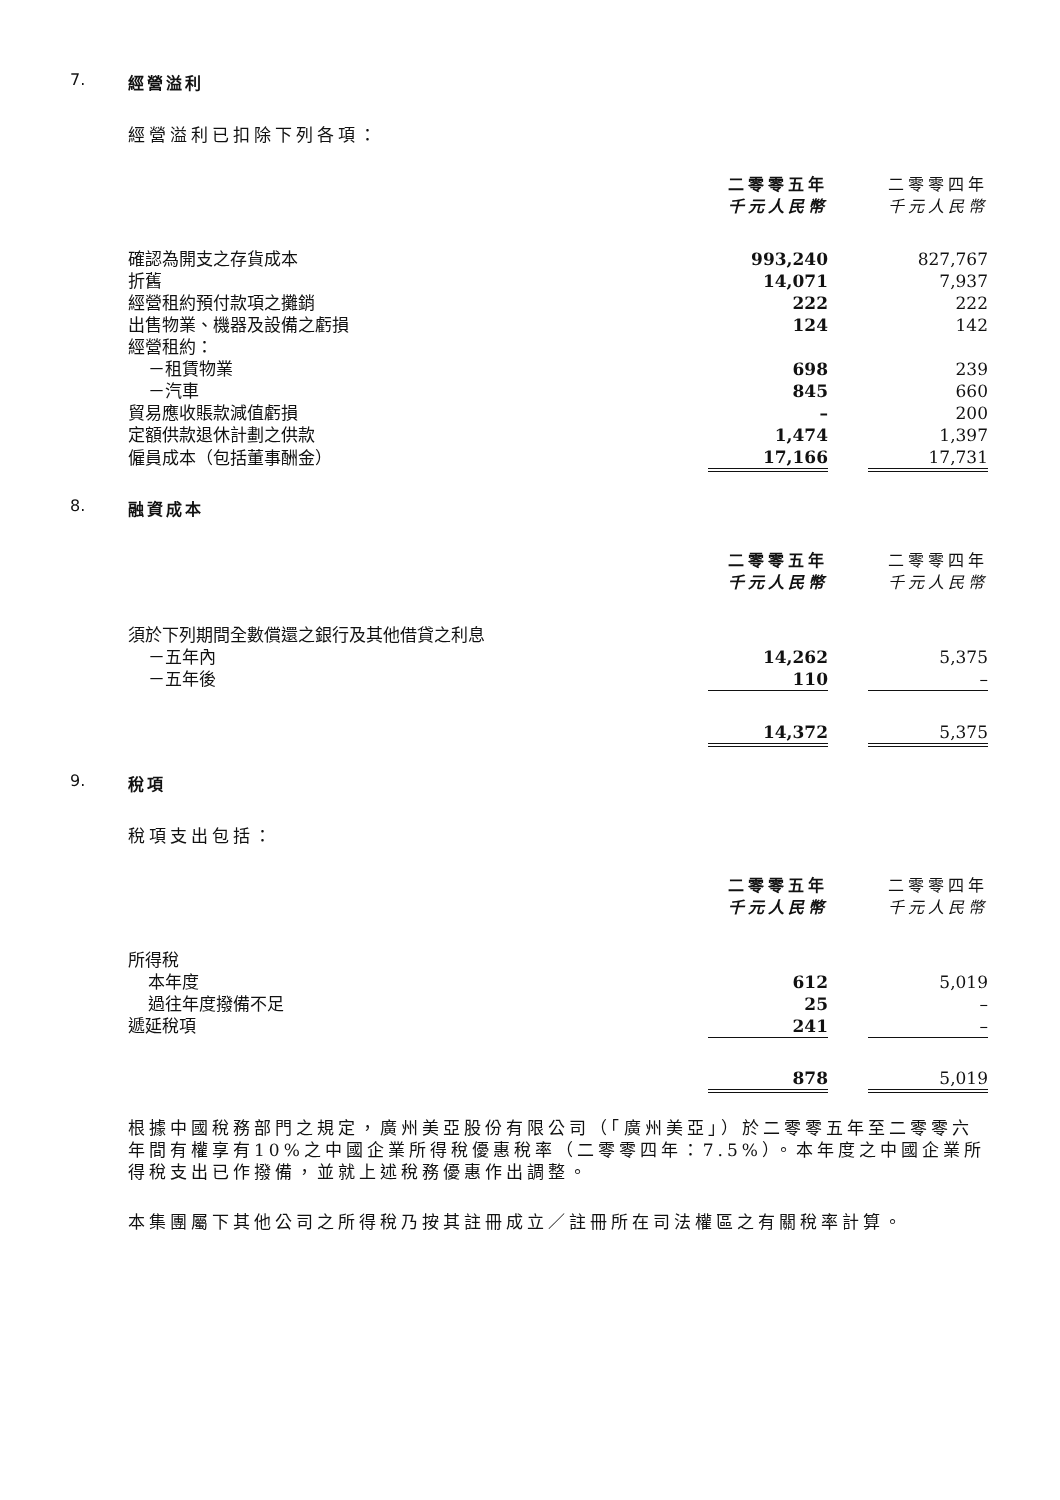7. 經營溢利
經營溢利已扣除下列各項：
| | 二零零五年 千元人民幣 | | 二零零四年 千元人民幣 |
| 確認為開支之存貨成本 | 993,240 | | 827,767 |
| 折舊 | 14,071 | | 7,937 |
| 經營租約預付款項之攤銷 | 222 | | 222 |
| 出售物業、機器及設備之虧損 | 124 | | 142 |
| 經營租約： | | | |
| －租賃物業 | 698 | | 239 |
| －汽車 | 845 | | 660 |
| 貿易應收賬款減值虧損 | – | | 200 |
| 定額供款退休計劃之供款 | 1,474 | | 1,397 |
| 僱員成本（包括董事酬金） | 17,166 | | 17,731 |
8. 融資成本
| | 二零零五年 千元人民幣 | | 二零零四年 千元人民幣 |
| 須於下列期間全數償還之銀行及其他借貸之利息 | | | |
| －五年內 | 14,262 | | 5,375 |
| －五年後 | 110 | | – |
| | 14,372 | | 5,375 |
9. 稅項
稅項支出包括：
| | 二零零五年 千元人民幣 | | 二零零四年 千元人民幣 |
| 所得稅 | | | |
| 本年度 | 612 | | 5,019 |
| 過往年度撥備不足 | 25 | | – |
| 遞延稅項 | 241 | | – |
| | 878 | | 5,019 |
根據中國稅務部門之規定，廣州美亞股份有限公司（「廣州美亞」）於二零零五年至二零零六年間有權享有10%之中國企業所得稅優惠稅率（二零零四年：7.5%）。本年度之中國企業所得稅支出已作撥備，並就上述稅務優惠作出調整。
本集團屬下其他公司之所得稅乃按其註冊成立／註冊所在司法權區之有關稅率計算。